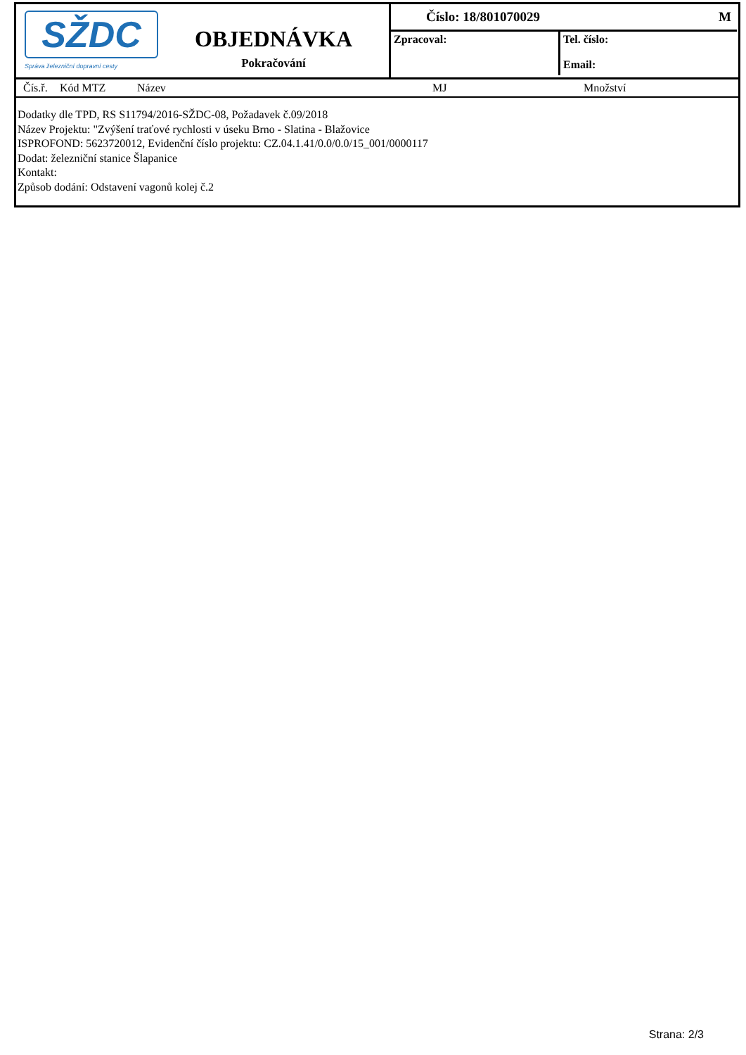SŽDC
Správa železniční dopravní cesty
OBJEDNÁVKA
Pokračování
Číslo: 18/801070029 M
Zpracoval: Tel. číslo:
Email:
Čís.ř. Kód MTZ Název MJ Množství
Dodatky dle TPD, RS S11794/2016-SŽDC-08, Požadavek č.09/2018
Název Projektu: "Zvýšení traťové rychlosti v úseku Brno - Slatina - Blažovice
ISPROFOND: 5623720012, Evidenční číslo projektu: CZ.04.1.41/0.0/0.0/15_001/0000117
Dodat: železniční stanice Šlapanice
Kontakt:
Způsob dodání: Odstavení vagonů kolej č.2
Strana: 2/3